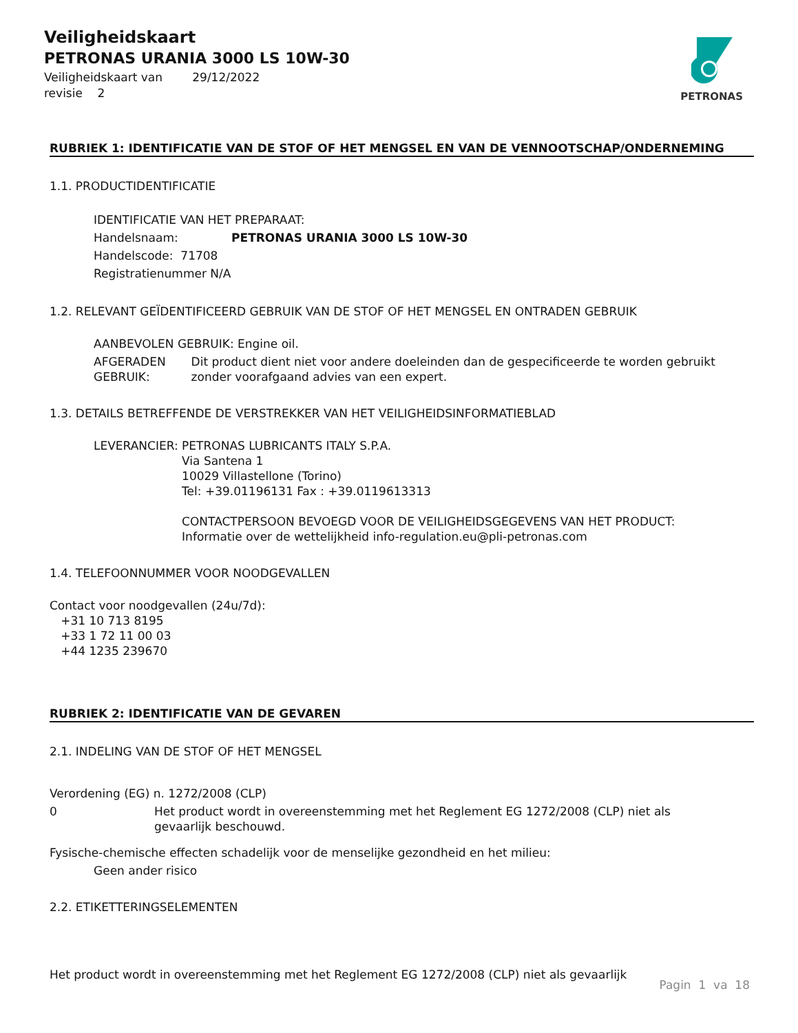Veiligheidskaart
PETRONAS URANIA 3000 LS 10W-30
Veiligheidskaart van 29/12/2022
revisie 2
PETRONAS
RUBRIEK 1: IDENTIFICATIE VAN DE STOF OF HET MENGSEL EN VAN DE VENNOOTSCHAP/ONDERNEMING
1.1. PRODUCTIDENTIFICATIE
IDENTIFICATIE VAN HET PREPARAAT:
Handelsnaam: PETRONAS URANIA 3000 LS 10W-30
Handelscode: 71708
Registratienummer N/A
1.2. RELEVANT GEÏDENTIFICEERD GEBRUIK VAN DE STOF OF HET MENGSEL EN ONTRADEN GEBRUIK
AANBEVOLEN GEBRUIK: Engine oil.
AFGERADEN GEBRUIK: Dit product dient niet voor andere doeleinden dan de gespecificeerde te worden gebruikt zonder voorafgaand advies van een expert.
1.3. DETAILS BETREFFENDE DE VERSTREKKER VAN HET VEILIGHEIDSINFORMATIEBLAD
LEVERANCIER: PETRONAS LUBRICANTS ITALY S.P.A.
Via Santena 1
10029 Villastellone (Torino)
Tel: +39.01196131 Fax : +39.0119613313
CONTACTPERSOON BEVOEGD VOOR DE VEILIGHEIDSGEGEVENS VAN HET PRODUCT:
Informatie over de wettelijkheid info-regulation.eu@pli-petronas.com
1.4. TELEFOONNUMMER VOOR NOODGEVALLEN
Contact voor noodgevallen (24u/7d):
+31 10 713 8195
+33 1 72 11 00 03
+44 1235 239670
RUBRIEK 2: IDENTIFICATIE VAN DE GEVAREN
2.1. INDELING VAN DE STOF OF HET MENGSEL
Verordening (EG) n. 1272/2008 (CLP)
0 Het product wordt in overeenstemming met het Reglement EG 1272/2008 (CLP) niet als gevaarlijk beschouwd.
Fysische-chemische effecten schadelijk voor de menselijke gezondheid en het milieu:
Geen ander risico
2.2. ETIKETTERINGSELEMENTEN
Het product wordt in overeenstemming met het Reglement EG 1272/2008 (CLP) niet als gevaarlijk
Pagin 1 va 18